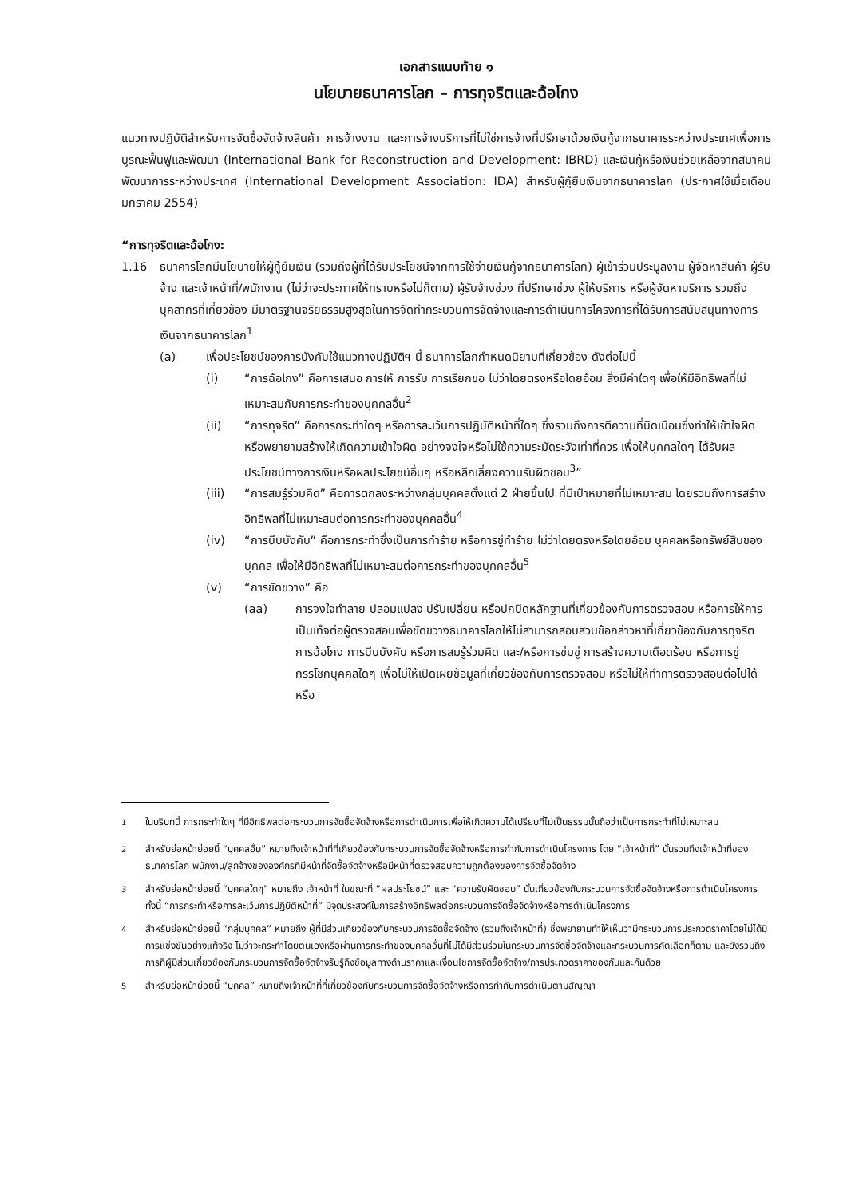เอกสารแนบท้าย ๑
นโยบายธนาคารโลก – การทุจริตและฉ้อโกง
แนวทางปฏิบัติสำหรับการจัดซื้อจัดจ้างสินค้า การจ้างงาน และการจ้างบริการที่ไม่ใช่การจ้างที่ปรึกษาด้วยเงินกู้จากธนาคารระหว่างประเทศเพื่อการบูรณะฟื้นฟูและพัฒนา (International Bank for Reconstruction and Development: IBRD) และเงินกู้หรือเงินช่วยเหลือจากสมาคมพัฒนาการระหว่างประเทศ (International Development Association: IDA) สำหรับผู้กู้ยืมเงินจากธนาคารโลก (ประกาศใช้เมื่อเดือนมกราคม 2554)
“การทุจริตและฉ้อโกง:
1.16 ธนาคารโลกมีนโยบายให้ผู้กู้ยืมเงิน (รวมถึงผู้ที่ได้รับประโยชน์จากการใช้จ่ายเงินกู้จากธนาคารโลก) ผู้เข้าร่วมประมูลงาน ผู้จัดหาสินค้า ผู้รับจ้าง และเจ้าหน้าที่/พนักงาน (ไม่ว่าจะประกาศให้ทราบหรือไม่ก็ตาม) ผู้รับจ้างช่วง ที่ปรึกษาช่วง ผู้ให้บริการ หรือผู้จัดหาบริการ รวมถึงบุคลากรที่เกี่ยวข้อง มีมาตรฐานจริยธรรมสูงสุดในการจัดทำกระบวนการจัดจ้างและการดำเนินการโครงการที่ได้รับการสนับสนุนทางการเงินจากธนาคารโลก<sup>1</sup>
(a) เพื่อประโยชน์ของการบังคับใช้แนวทางปฏิบัติฯ นี้ ธนาคารโลกกำหนดนิยามที่เกี่ยวข้อง ดังต่อไปนี้
(i) “การฉ้อโกง” คือการเสนอ การให้ การรับ การเรียกขอ ไม่ว่าโดยตรงหรือโดยอ้อม สิ่งมีค่าใดๆ เพื่อให้มีอิทธิพลที่ไม่เหมาะสมกับการกระทำของบุคคลอื่น<sup>2</sup>
(ii) “การทุจริต” คือการกระทำใดๆ หรือการละเว้นการปฏิบัติหน้าที่ใดๆ ซึ่งรวมถึงการตีความที่บิดเบือนซึ่งทำให้เข้าใจผิดหรือพยายามสร้างให้เกิดความเข้าใจผิด อย่างจงใจหรือไม่ใช้ความระมัดระวังเท่าที่ควร เพื่อให้บุคคลใดๆ ได้รับผลประโยชน์ทางการเงินหรือผลประโยชน์อื่นๆ หรือหลีกเลี่ยงความรับผิดชอบ<sup>3</sup>”
(iii) “การสมรู้ร่วมคิด” คือการตกลงระหว่างกลุ่มบุคคลตั้งแต่ 2 ฝ่ายขึ้นไป ที่มีเป้าหมายที่ไม่เหมาะสม โดยรวมถึงการสร้างอิทธิพลที่ไม่เหมาะสมต่อการกระทำของบุคคลอื่น<sup>4</sup>
(iv) “การบีบบังคับ” คือการกระทำซึ่งเป็นการทำร้าย หรือการขู่ทำร้าย ไม่ว่าโดยตรงหรือโดยอ้อม บุคคลหรือทรัพย์สินของบุคคล เพื่อให้มีอิทธิพลที่ไม่เหมาะสมต่อการกระทำของบุคคลอื่น<sup>5</sup>
(v) “การขัดขวาง” คือ
(aa) การจงใจทำลาย ปลอมแปลง ปรับเปลี่ยน หรือปกปิดหลักฐานที่เกี่ยวข้องกับการตรวจสอบ หรือการให้การเป็นเท็จต่อผู้ตรวจสอบเพื่อขัดขวางธนาคารโลกให้ไม่สามารถสอบสวนข้อกล่าวหาที่เกี่ยวข้องกับการทุจริต การฉ้อโกง การบีบบังคับ หรือการสมรู้ร่วมคิด และ/หรือการข่มขู่ การสร้างความเดือดร้อน หรือการขู่กรรโชกบุคคลใดๆ เพื่อไม่ให้เปิดเผยข้อมูลที่เกี่ยวข้องกับการตรวจสอบ หรือไม่ให้ทำการตรวจสอบต่อไปได้ หรือ
<sup>1</sup> ในบริบทนี้ การกระทำใดๆ ที่มีอิทธิพลต่อกระบวนการจัดซื้อจัดจ้างหรือการดำเนินการเพื่อให้เกิดความได้เปรียบที่ไม่เป็นธรรมนั้นถือว่าเป็นการกระทำที่ไม่เหมาะสม
<sup>2</sup> สำหรับย่อหน้าย่อยนี้ “บุคคลอื่น” หมายถึงเจ้าหน้าที่ที่เกี่ยวข้องกับกระบวนการจัดซื้อจัดจ้างหรือการกำกับการดำเนินโครงการ โดย “เจ้าหน้าที่” นั้นรวมถึงเจ้าหน้าที่ของธนาคารโลก พนักงาน/ลูกจ้างขององค์กรที่มีหน้าที่จัดซื้อจัดจ้างหรือมีหน้าที่ตรวจสอบความถูกต้องของการจัดซื้อจัดจ้าง
<sup>3</sup> สำหรับย่อหน้าย่อยนี้ “บุคคลใดๆ” หมายถึง เจ้าหน้าที่ ในขณะที่ “ผลประโยชน์” และ “ความรับผิดชอบ” นั้นเกี่ยวข้องกับกระบวนการจัดซื้อจัดจ้างหรือการดำเนินโครงการ ทั้งนี้ “การกระทำหรือการละเว้นการปฏิบัติหน้าที่” มีจุดประสงค์ในการสร้างอิทธิพลต่อกระบวนการจัดซื้อจัดจ้างหรือการดำเนินโครงการ
<sup>4</sup> สำหรับย่อหน้าย่อยนี้ “กลุ่มบุคคล” หมายถึง ผู้ที่มีส่วนเกี่ยวข้องกับกระบวนการจัดซื้อจัดจ้าง (รวมถึงเจ้าหน้าที่) ซึ่งพยายามทำให้เห็นว่ามีกระบวนการประกวดราคาโดยไม่ได้มีการแข่งขันอย่างแท้จริง ไม่ว่าจะกระทำโดยตนเองหรือผ่านการกระทำของบุคคลอื่นที่ไม่ได้มีส่วนร่วมในกระบวนการจัดซื้อจัดจ้างและกระบวนการคัดเลือกก็ตาม และยังรวมถึงการที่ผู้มีส่วนเกี่ยวข้องกับกระบวนการจัดซื้อจัดจ้างรับรู้ถึงข้อมูลทางด้านราคาและเงื่อนไขการจัดซื้อจัดจ้าง/การประกวดราคาของกันและกันด้วย
<sup>5</sup> สำหรับย่อหน้าย่อยนี้ “บุคคล” หมายถึงเจ้าหน้าที่ที่เกี่ยวข้องกับกระบวนการจัดซื้อจัดจ้างหรือการกำกับการดำเนินตามสัญญา